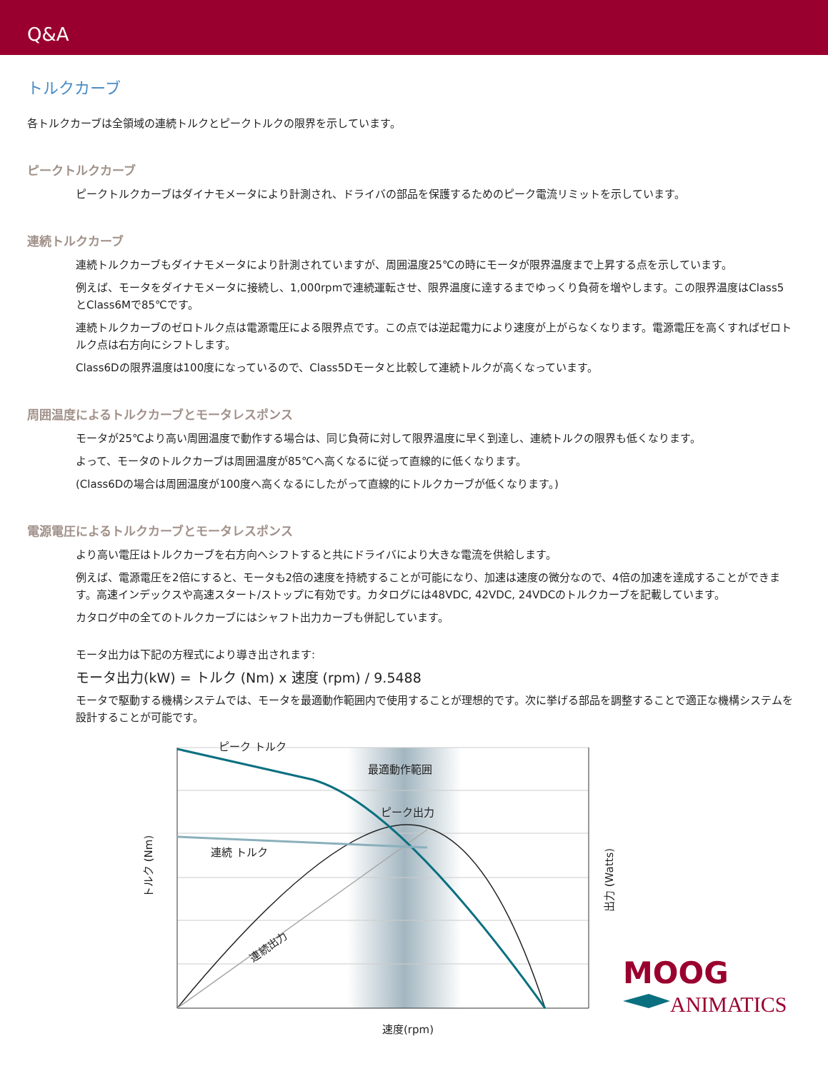Q&A
トルクカーブ
各トルクカーブは全領域の連続トルクとピークトルクの限界を示しています。
ピークトルクカーブ
ピークトルクカーブはダイナモメータにより計測され、ドライバの部品を保護するためのピーク電流リミットを示しています。
連続トルクカーブ
連続トルクカーブもダイナモメータにより計測されていますが、周囲温度25℃の時にモータが限界温度まで上昇する点を示しています。
例えば、モータをダイナモメータに接続し、1,000rpmで連続運転させ、限界温度に達するまでゆっくり負荷を増やします。この限界温度はClass5とClass6Mで85℃です。
連続トルクカーブのゼロトルク点は電源電圧による限界点です。この点では逆起電力により速度が上がらなくなります。電源電圧を高くすればゼロトルク点は右方向にシフトします。
Class6Dの限界温度は100度になっているので、Class5Dモータと比較して連続トルクが高くなっています。
周囲温度によるトルクカーブとモータレスポンス
モータが25℃より高い周囲温度で動作する場合は、同じ負荷に対して限界温度に早く到達し、連続トルクの限界も低くなります。
よって、モータのトルクカーブは周囲温度が85℃へ高くなるに従って直線的に低くなります。
(Class6Dの場合は周囲温度が100度へ高くなるにしたがって直線的にトルクカーブが低くなります。)
電源電圧によるトルクカーブとモータレスポンス
より高い電圧はトルクカーブを右方向へシフトすると共にドライバにより大きな電流を供給します。
例えば、電源電圧を2倍にすると、モータも2倍の速度を持続することが可能になり、加速は速度の微分なので、4倍の加速を達成することができます。高速インデックスや高速スタート/ストップに有効です。カタログには48VDC, 42VDC, 24VDCのトルクカーブを記載しています。
カタログ中の全てのトルクカーブにはシャフト出力カーブも併記しています。
モータ出力は下記の方程式により導き出されます:
モータ出力(kW) = トルク (Nm) x 速度 (rpm) / 9.5488
モータで駆動する機構システムでは、モータを最適動作範囲内で使用することが理想的です。次に挙げる部品を調整することで適正な機構システムを設計することが可能です。
ピーク トルク
最適動作範囲
ピーク出力
連続 トルク
連続出力
速度(rpm)
トルク (Nm)
出力 (Watts)
MOOG
ANIMATICS